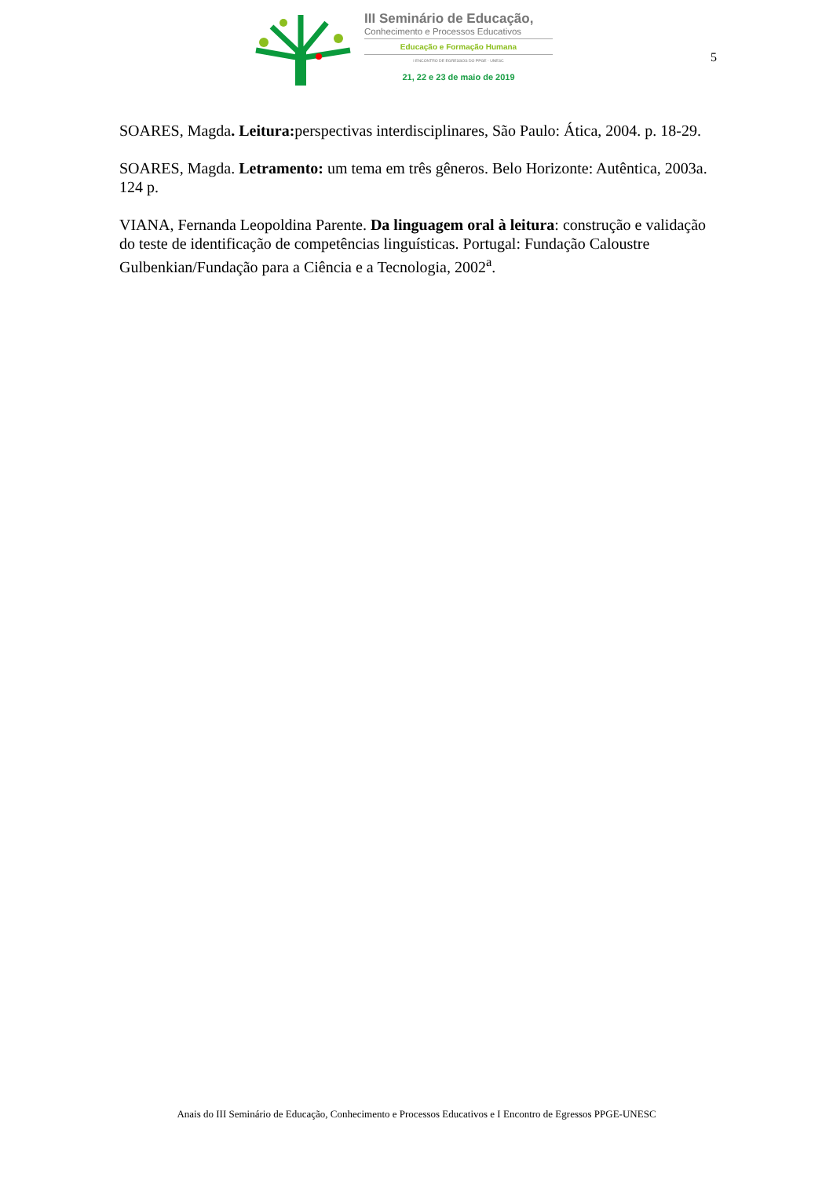III Seminário de Educação,
Conhecimento e Processos Educativos
Educação e Formação Humana
I ENCONTRO DE EGRESSOS DO PPGE - UNESC
21, 22 e 23 de maio de 2019
5
SOARES, Magda. Leitura: perspectivas interdisciplinares, São Paulo: Ática, 2004. p. 18-29.
SOARES, Magda. Letramento: um tema em três gêneros. Belo Horizonte: Autêntica, 2003a. 124 p.
VIANA, Fernanda Leopoldina Parente. Da linguagem oral à leitura: construção e validação do teste de identificação de competências linguísticas. Portugal: Fundação Caloustre Gulbenkian/Fundação para a Ciência e a Tecnologia, 2002<sup>a</sup>.
Anais do III Seminário de Educação, Conhecimento e Processos Educativos e I Encontro de Egressos PPGE-UNESC